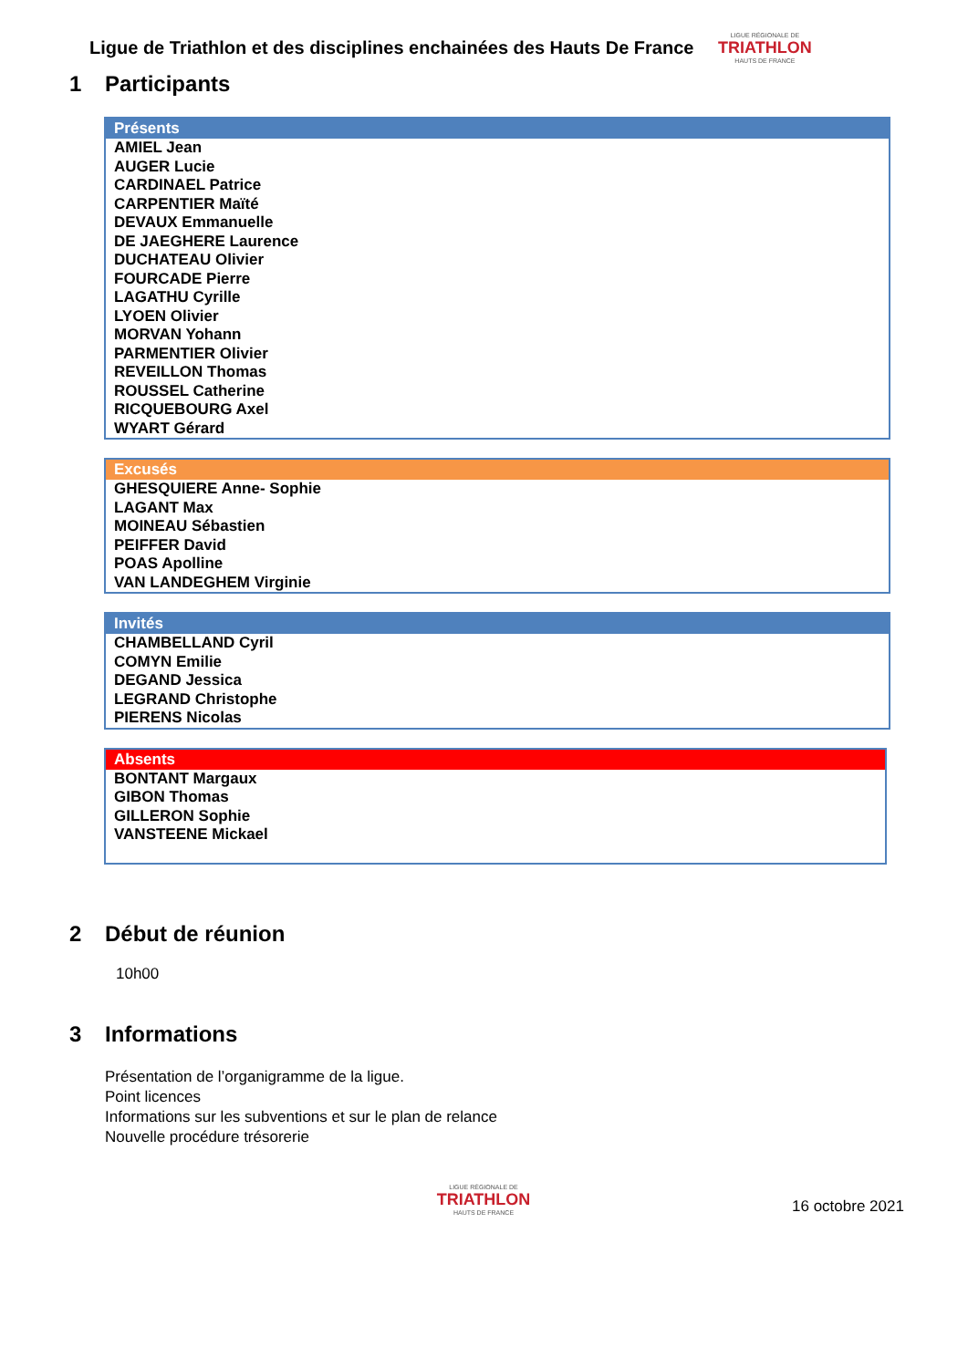Ligue de Triathlon et des disciplines enchainées des Hauts De France
LIGUE RÉGIONALE DE
TRIATHLON
HAUTS DE FRANCE
1 Participants
| Présents |
| --- |
| AMIEL Jean AUGER Lucie CARDINAEL Patrice CARPENTIER Maïté DEVAUX Emmanuelle DE JAEGHERE Laurence DUCHATEAU Olivier FOURCADE Pierre LAGATHU Cyrille LYOEN Olivier MORVAN Yohann PARMENTIER Olivier REVEILLON Thomas ROUSSEL Catherine RICQUEBOURG Axel WYART Gérard |
| Excusés |
| --- |
| GHESQUIERE Anne- Sophie LAGANT Max MOINEAU Sébastien PEIFFER David POAS Apolline VAN LANDEGHEM Virginie |
| Invités |
| --- |
| CHAMBELLAND Cyril COMYN Emilie DEGAND Jessica LEGRAND Christophe PIERENS Nicolas |
| Absents |
| --- |
| BONTANT Margaux GIBON Thomas GILLERON Sophie VANSTEENE Mickael |
2 Début de réunion
10h00
3 Informations
Présentation de l’organigramme de la ligue.
Point licences
Informations sur les subventions et sur le plan de relance
Nouvelle procédure trésorerie
LIGUE RÉGIONALE DE
TRIATHLON
HAUTS DE FRANCE
16 octobre 2021